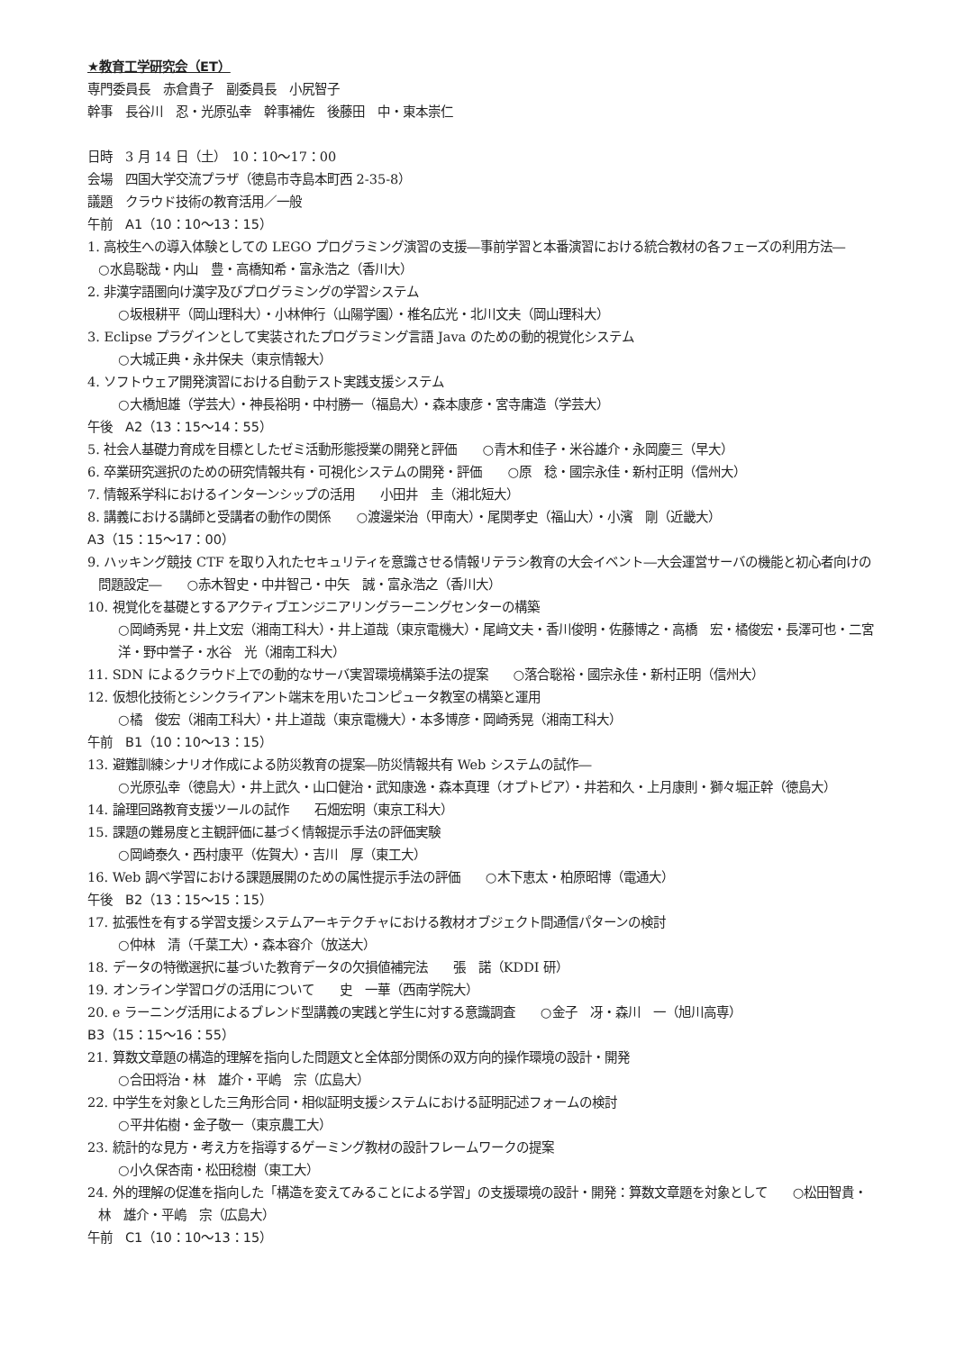★教育工学研究会（ET）
専門委員長　赤倉貴子　副委員長　小尻智子
幹事　長谷川　忍・光原弘幸　幹事補佐　後藤田　中・東本崇仁
日時　3 月 14 日（土）　10：10〜17：00
会場　四国大学交流プラザ（徳島市寺島本町西 2-35-8）
議題　クラウド技術の教育活用／一般
午前　A1（10：10〜13：15）
1. 高校生への導入体験としての LEGO プログラミング演習の支援―事前学習と本番演習における統合教材の各フェーズの利用方法―　　○水島聡哉・内山　豊・高橋知希・富永浩之（香川大）
2. 非漢字語圏向け漢字及びプログラミングの学習システム
○坂根耕平（岡山理科大）・小林伸行（山陽学園）・椎名広光・北川文夫（岡山理科大）
3. Eclipse プラグインとして実装されたプログラミング言語 Java のための動的視覚化システム
○大城正典・永井保夫（東京情報大）
4. ソフトウェア開発演習における自動テスト実践支援システム
○大橋旭雄（学芸大）・神長裕明・中村勝一（福島大）・森本康彦・宮寺庸造（学芸大）
午後　A2（13：15〜14：55）
5. 社会人基礎力育成を目標としたゼミ活動形態授業の開発と評価　　○青木和佳子・米谷雄介・永岡慶三（早大）
6. 卒業研究選択のための研究情報共有・可視化システムの開発・評価　　○原　稔・國宗永佳・新村正明（信州大）
7. 情報系学科におけるインターンシップの活用　　小田井　圭（湘北短大）
8. 講義における講師と受講者の動作の関係　　○渡邊栄治（甲南大）・尾関孝史（福山大）・小濱　剛（近畿大）
A3（15：15〜17：00）
9. ハッキング競技 CTF を取り入れたセキュリティを意識させる情報リテラシ教育の大会イベント―大会運営サーバの機能と初心者向けの問題設定―　　○赤木智史・中井智己・中矢　誠・富永浩之（香川大）
10. 視覚化を基礎とするアクティブエンジニアリングラーニングセンターの構築
○岡崎秀晃・井上文宏（湘南工科大）・井上道哉（東京電機大）・尾﨑文夫・香川俊明・佐藤博之・高橋　宏・橘俊宏・長澤可也・二宮　洋・野中誉子・水谷　光（湘南工科大）
11. SDN によるクラウド上での動的なサーバ実習環境構築手法の提案　　○落合聡裕・國宗永佳・新村正明（信州大）
12. 仮想化技術とシンクライアント端末を用いたコンピュータ教室の構築と運用
○橘　俊宏（湘南工科大）・井上道哉（東京電機大）・本多博彦・岡崎秀晃（湘南工科大）
午前　B1（10：10〜13：15）
13. 避難訓練シナリオ作成による防災教育の提案―防災情報共有 Web システムの試作―
○光原弘幸（徳島大）・井上武久・山口健治・武知康逸・森本真理（オプトピア）・井若和久・上月康則・獅々堀正幹（徳島大）
14. 論理回路教育支援ツールの試作　　石畑宏明（東京工科大）
15. 課題の難易度と主観評価に基づく情報提示手法の評価実験
○岡崎泰久・西村康平（佐賀大）・吉川　厚（東工大）
16. Web 調べ学習における課題展開のための属性提示手法の評価　　○木下恵太・柏原昭博（電通大）
午後　B2（13：15〜15：15）
17. 拡張性を有する学習支援システムアーキテクチャにおける教材オブジェクト間通信パターンの検討
○仲林　清（千葉工大）・森本容介（放送大）
18. データの特徴選択に基づいた教育データの欠損値補完法　　張　諾（KDDI 研）
19. オンライン学習ログの活用について　　史　一華（西南学院大）
20. e ラーニング活用によるブレンド型講義の実践と学生に対する意識調査　　○金子　冴・森川　一（旭川高専）
B3（15：15〜16：55）
21. 算数文章題の構造的理解を指向した問題文と全体部分関係の双方向的操作環境の設計・開発
○合田将治・林　雄介・平嶋　宗（広島大）
22. 中学生を対象とした三角形合同・相似証明支援システムにおける証明記述フォームの検討
○平井佑樹・金子敬一（東京農工大）
23. 統計的な見方・考え方を指導するゲーミング教材の設計フレームワークの提案
○小久保杏南・松田稔樹（東工大）
24. 外的理解の促進を指向した「構造を変えてみることによる学習」の支援環境の設計・開発：算数文章題を対象として　　○松田智貴・林　雄介・平嶋　宗（広島大）
午前　C1（10：10〜13：15）